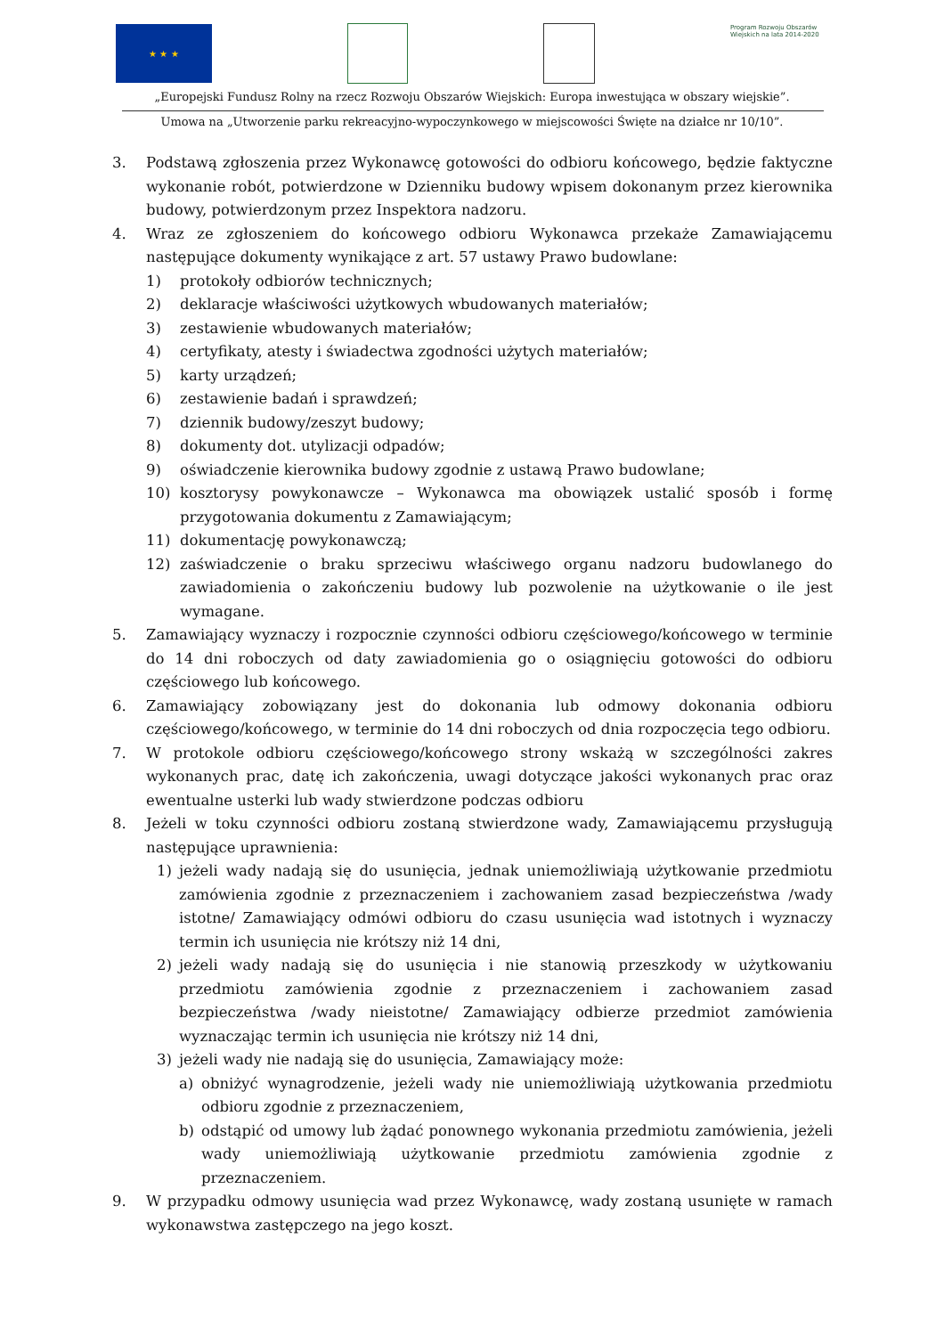★ ★ ★
Program Rozwoju Obszarów Wiejskich na lata 2014-2020
„Europejski Fundusz Rolny na rzecz Rozwoju Obszarów Wiejskich: Europa inwestująca w obszary wiejskie”.
Umowa na „Utworzenie parku rekreacyjno-wypoczynkowego w miejscowości Święte na działce nr 10/10”.
3. Podstawą zgłoszenia przez Wykonawcę gotowości do odbioru końcowego, będzie faktyczne wykonanie robót, potwierdzone w Dzienniku budowy wpisem dokonanym przez kierownika budowy, potwierdzonym przez Inspektora nadzoru.
4. Wraz ze zgłoszeniem do końcowego odbioru Wykonawca przekaże Zamawiającemu następujące dokumenty wynikające z art. 57 ustawy Prawo budowlane:
1) protokoły odbiorów technicznych;
2) deklaracje właściwości użytkowych wbudowanych materiałów;
3) zestawienie wbudowanych materiałów;
4) certyfikaty, atesty i świadectwa zgodności użytych materiałów;
5) karty urządzeń;
6) zestawienie badań i sprawdzeń;
7) dziennik budowy/zeszyt budowy;
8) dokumenty dot. utylizacji odpadów;
9) oświadczenie kierownika budowy zgodnie z ustawą Prawo budowlane;
10) kosztorysy powykonawcze – Wykonawca ma obowiązek ustalić sposób i formę przygotowania dokumentu z Zamawiającym;
11) dokumentację powykonawczą;
12) zaświadczenie o braku sprzeciwu właściwego organu nadzoru budowlanego do zawiadomienia o zakończeniu budowy lub pozwolenie na użytkowanie o ile jest wymagane.
5. Zamawiający wyznaczy i rozpocznie czynności odbioru częściowego/końcowego w terminie do 14 dni roboczych od daty zawiadomienia go o osiągnięciu gotowości do odbioru częściowego lub końcowego.
6. Zamawiający zobowiązany jest do dokonania lub odmowy dokonania odbioru częściowego/końcowego, w terminie do 14 dni roboczych od dnia rozpoczęcia tego odbioru.
7. W protokole odbioru częściowego/końcowego strony wskażą w szczególności zakres wykonanych prac, datę ich zakończenia, uwagi dotyczące jakości wykonanych prac oraz ewentualne usterki lub wady stwierdzone podczas odbioru
8. Jeżeli w toku czynności odbioru zostaną stwierdzone wady, Zamawiającemu przysługują następujące uprawnienia:
1) jeżeli wady nadają się do usunięcia, jednak uniemożliwiają użytkowanie przedmiotu zamówienia zgodnie z przeznaczeniem i zachowaniem zasad bezpieczeństwa /wady istotne/ Zamawiający odmówi odbioru do czasu usunięcia wad istotnych i wyznaczy termin ich usunięcia nie krótszy niż 14 dni,
2) jeżeli wady nadają się do usunięcia i nie stanowią przeszkody w użytkowaniu przedmiotu zamówienia zgodnie z przeznaczeniem i zachowaniem zasad bezpieczeństwa /wady nieistotne/ Zamawiający odbierze przedmiot zamówienia wyznaczając termin ich usunięcia nie krótszy niż 14 dni,
3) jeżeli wady nie nadają się do usunięcia, Zamawiający może:
a) obniżyć wynagrodzenie, jeżeli wady nie uniemożliwiają użytkowania przedmiotu odbioru zgodnie z przeznaczeniem,
b) odstąpić od umowy lub żądać ponownego wykonania przedmiotu zamówienia, jeżeli wady uniemożliwiają użytkowanie przedmiotu zamówienia zgodnie z przeznaczeniem.
9. W przypadku odmowy usunięcia wad przez Wykonawcę, wady zostaną usunięte w ramach wykonawstwa zastępczego na jego koszt.